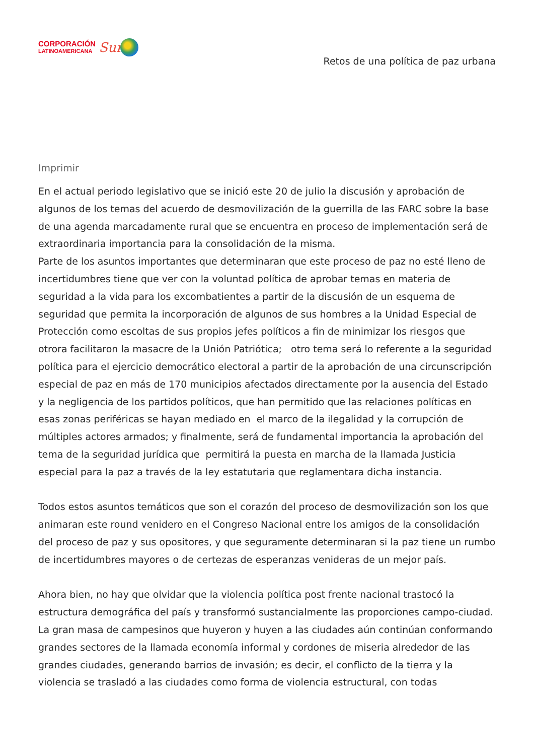CORPORACIÓN
LATINOAMERICANA
Sur
Retos de una política de paz urbana
Imprimir
En el actual periodo legislativo que se inició este 20 de julio la discusión y aprobación de algunos de los temas del acuerdo de desmovilización de la guerrilla de las FARC sobre la base de una agenda marcadamente rural que se encuentra en proceso de implementación será de extraordinaria importancia para la consolidación de la misma.
Parte de los asuntos importantes que determinaran que este proceso de paz no esté lleno de incertidumbres tiene que ver con la voluntad política de aprobar temas en materia de seguridad a la vida para los excombatientes a partir de la discusión de un esquema de seguridad que permita la incorporación de algunos de sus hombres a la Unidad Especial de Protección como escoltas de sus propios jefes políticos a fin de minimizar los riesgos que otrora facilitaron la masacre de la Unión Patriótica; otro tema será lo referente a la seguridad política para el ejercicio democrático electoral a partir de la aprobación de una circunscripción especial de paz en más de 170 municipios afectados directamente por la ausencia del Estado y la negligencia de los partidos políticos, que han permitido que las relaciones políticas en esas zonas periféricas se hayan mediado en el marco de la ilegalidad y la corrupción de múltiples actores armados; y finalmente, será de fundamental importancia la aprobación del tema de la seguridad jurídica que permitirá la puesta en marcha de la llamada Justicia especial para la paz a través de la ley estatutaria que reglamentara dicha instancia.
Todos estos asuntos temáticos que son el corazón del proceso de desmovilización son los que animaran este round venidero en el Congreso Nacional entre los amigos de la consolidación del proceso de paz y sus opositores, y que seguramente determinaran si la paz tiene un rumbo de incertidumbres mayores o de certezas de esperanzas venideras de un mejor país.
Ahora bien, no hay que olvidar que la violencia política post frente nacional trastocó la estructura demográfica del país y transformó sustancialmente las proporciones campo-ciudad. La gran masa de campesinos que huyeron y huyen a las ciudades aún continúan conformando grandes sectores de la llamada economía informal y cordones de miseria alrededor de las grandes ciudades, generando barrios de invasión; es decir, el conflicto de la tierra y la violencia se trasladó a las ciudades como forma de violencia estructural, con todas